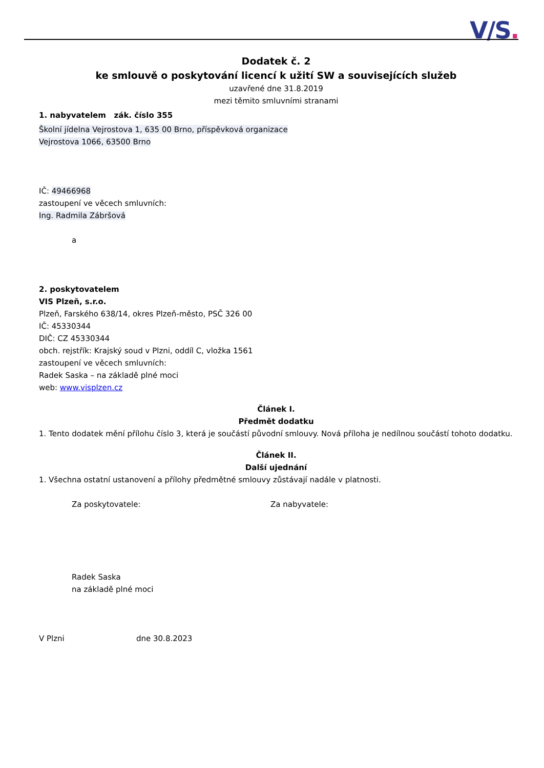V/S.
Dodatek č. 2
ke smlouvě o poskytování licencí k užití SW a souvisejících služeb
uzavřené dne 31.8.2019
mezi těmito smluvními stranami
1. nabyvatelem zák. číslo 355
Školní jídelna Vejrostova 1, 635 00 Brno, příspěvková organizace
Vejrostova 1066, 63500 Brno
IČ: 49466968
zastoupení ve věcech smluvních:
Ing. Radmila Zábršová
a
2. poskytovatelem
VIS Plzeň, s.r.o.
Plzeň, Farského 638/14, okres Plzeň-město, PSČ 326 00
IČ: 45330344
DIČ: CZ 45330344
obch. rejstřík: Krajský soud v Plzni, oddíl C, vložka 1561
zastoupení ve věcech smluvních:
Radek Saska – na základě plné moci
web: www.visplzen.cz
Článek I.
Předmět dodatku
1. Tento dodatek mění přílohu číslo 3, která je součástí původní smlouvy. Nová příloha je nedílnou součástí tohoto dodatku.
Článek II.
Další ujednání
1. Všechna ostatní ustanovení a přílohy předmětné smlouvy zůstávají nadále v platnosti.
Za poskytovatele: Za nabyvatele:
Radek Saska
na základě plné moci
V Plzni dne 30.8.2023